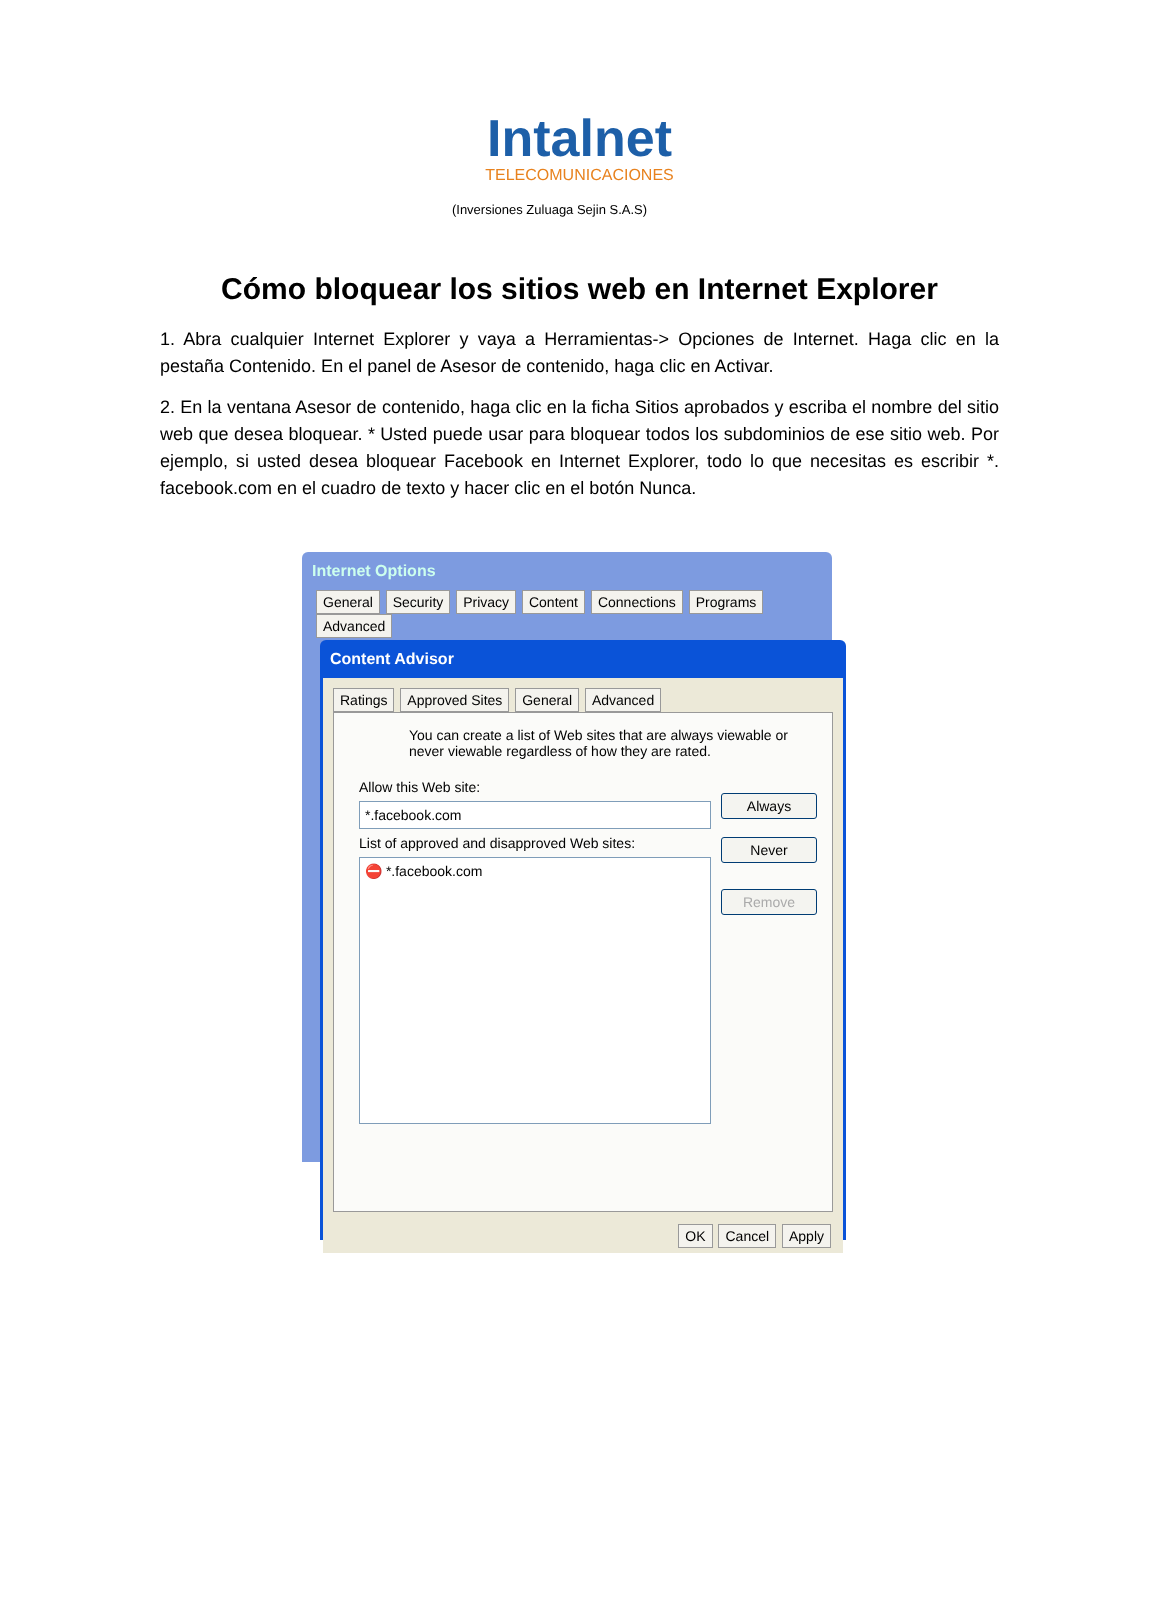Intalnet
TELECOMUNICACIONES
(Inversiones Zuluaga Sejin S.A.S)
Cómo bloquear los sitios web en Internet Explorer
1. Abra cualquier Internet Explorer y vaya a Herramientas-> Opciones de Internet. Haga clic en la pestaña Contenido. En el panel de Asesor de contenido, haga clic en Activar.
2. En la ventana Asesor de contenido, haga clic en la ficha Sitios aprobados y escriba el nombre del sitio web que desea bloquear. * Usted puede usar para bloquear todos los subdominios de ese sitio web. Por ejemplo, si usted desea bloquear Facebook en Internet Explorer, todo lo que necesitas es escribir *. facebook.com en el cuadro de texto y hacer clic en el botón Nunca.
Internet Options
General Security Privacy Content Connections Programs Advanced
Content Advisor
Ratings Approved Sites General Advanced
You can create a list of Web sites that are always viewable or never viewable regardless of how they are rated.
Allow this Web site:
*.facebook.com
Always
Never
Remove
List of approved and disapproved Web sites:
⛔ *.facebook.com
OK Cancel Apply